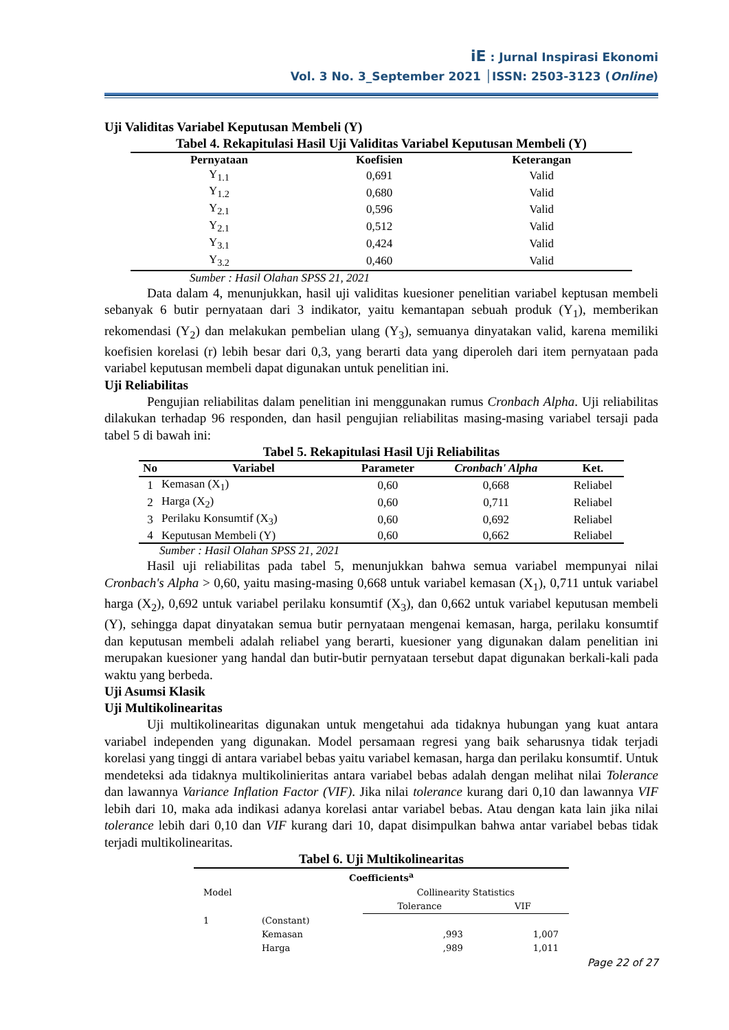iE : Jurnal Inspirasi Ekonomi
Vol. 3 No. 3_September 2021 │ISSN: 2503-3123 (Online)
Uji Validitas Variabel Keputusan Membeli (Y)
Tabel 4. Rekapitulasi Hasil Uji Validitas Variabel Keputusan Membeli (Y)
| Pernyataan | Koefisien | Keterangan |
| --- | --- | --- |
| Y<sub>1.1</sub> | 0,691 | Valid |
| Y<sub>1.2</sub> | 0,680 | Valid |
| Y<sub>2.1</sub> | 0,596 | Valid |
| Y<sub>2.1</sub> | 0,512 | Valid |
| Y<sub>3.1</sub> | 0,424 | Valid |
| Y<sub>3.2</sub> | 0,460 | Valid |
Sumber : Hasil Olahan SPSS 21, 2021
Data dalam 4, menunjukkan, hasil uji validitas kuesioner penelitian variabel keptusan membeli sebanyak 6 butir pernyataan dari 3 indikator, yaitu kemantapan sebuah produk (Y<sub>1</sub>), memberikan rekomendasi (Y<sub>2</sub>) dan melakukan pembelian ulang (Y<sub>3</sub>), semuanya dinyatakan valid, karena memiliki koefisien korelasi (r) lebih besar dari 0,3, yang berarti data yang diperoleh dari item pernyataan pada variabel keputusan membeli dapat digunakan untuk penelitian ini.
Uji Reliabilitas
Pengujian reliabilitas dalam penelitian ini menggunakan rumus Cronbach Alpha. Uji reliabilitas dilakukan terhadap 96 responden, dan hasil pengujian reliabilitas masing-masing variabel tersaji pada tabel 5 di bawah ini:
Tabel 5. Rekapitulasi Hasil Uji Reliabilitas
| No | Variabel | Parameter | Cronbach' Alpha | Ket. |
| --- | --- | --- | --- | --- |
| 1 | Kemasan (X<sub>1</sub>) | 0,60 | 0,668 | Reliabel |
| 2 | Harga (X<sub>2</sub>) | 0,60 | 0,711 | Reliabel |
| 3 | Perilaku Konsumtif (X<sub>3</sub>) | 0,60 | 0,692 | Reliabel |
| 4 | Keputusan Membeli (Y) | 0,60 | 0,662 | Reliabel |
Sumber : Hasil Olahan SPSS 21, 2021
Hasil uji reliabilitas pada tabel 5, menunjukkan bahwa semua variabel mempunyai nilai Cronbach's Alpha > 0,60, yaitu masing-masing 0,668 untuk variabel kemasan (X<sub>1</sub>), 0,711 untuk variabel harga (X<sub>2</sub>), 0,692 untuk variabel perilaku konsumtif (X<sub>3</sub>), dan 0,662 untuk variabel keputusan membeli (Y), sehingga dapat dinyatakan semua butir pernyataan mengenai kemasan, harga, perilaku konsumtif dan keputusan membeli adalah reliabel yang berarti, kuesioner yang digunakan dalam penelitian ini merupakan kuesioner yang handal dan butir-butir pernyataan tersebut dapat digunakan berkali-kali pada waktu yang berbeda.
Uji Asumsi Klasik
Uji Multikolinearitas
Uji multikolinearitas digunakan untuk mengetahui ada tidaknya hubungan yang kuat antara variabel independen yang digunakan. Model persamaan regresi yang baik seharusnya tidak terjadi korelasi yang tinggi di antara variabel bebas yaitu variabel kemasan, harga dan perilaku konsumtif. Untuk mendeteksi ada tidaknya multikolinieritas antara variabel bebas adalah dengan melihat nilai Tolerance dan lawannya Variance Inflation Factor (VIF). Jika nilai tolerance kurang dari 0,10 dan lawannya VIF lebih dari 10, maka ada indikasi adanya korelasi antar variabel bebas. Atau dengan kata lain jika nilai tolerance lebih dari 0,10 dan VIF kurang dari 10, dapat disimpulkan bahwa antar variabel bebas tidak terjadi multikolinearitas.
Tabel 6. Uji Multikolinearitas
| Coefficients<sup>a</sup> | | | |
| --- | --- | --- | --- |
| Model | | Collinearity Statistics | |
| | | Tolerance | VIF |
| 1 | (Constant) | | |
| | Kemasan | ,993 | 1,007 |
| | Harga | ,989 | 1,011 |
Page 22 of 27